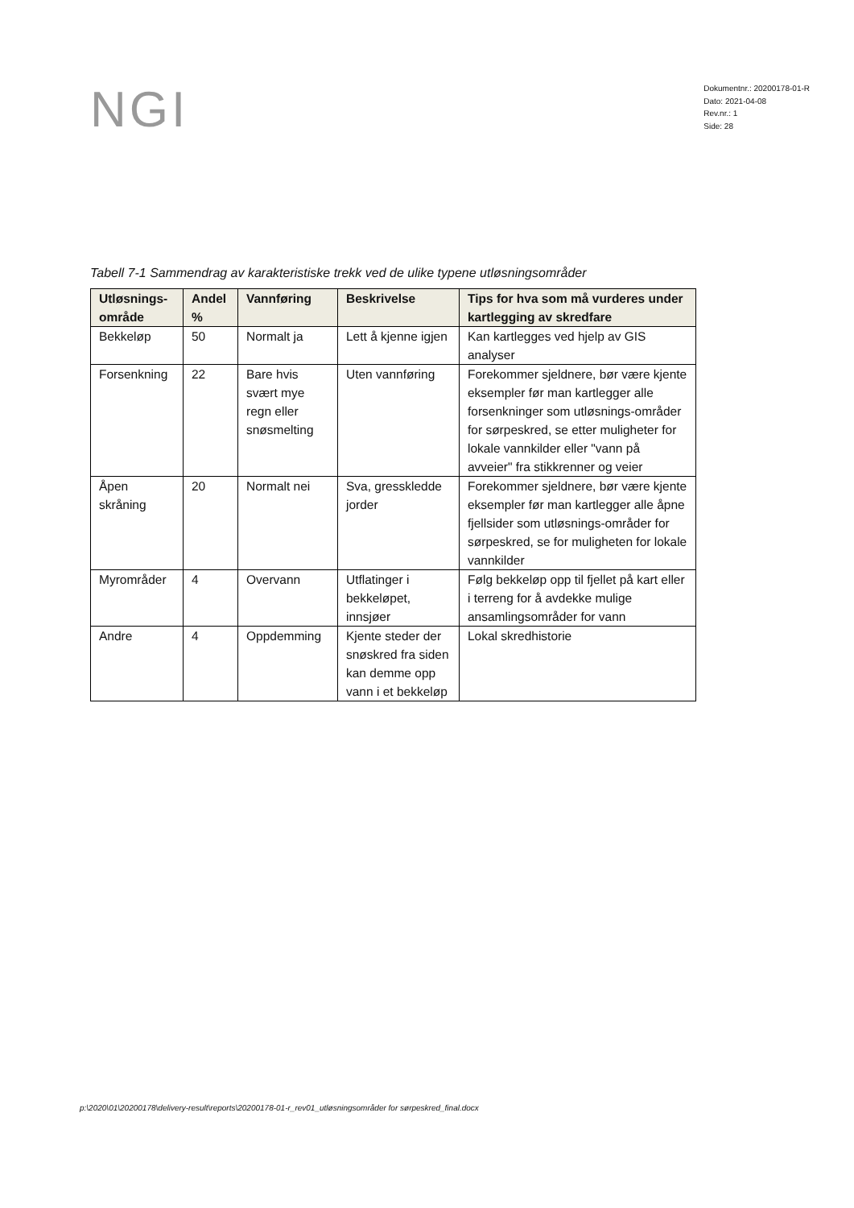NGI
Dokumentnr.: 20200178-01-R
Dato: 2021-04-08
Rev.nr.: 1
Side: 28
Tabell 7-1 Sammendrag av karakteristiske trekk ved de ulike typene utløsningsområder
| Utløsnings-område | Andel % | Vannføring | Beskrivelse | Tips for hva som må vurderes under kartlegging av skredfare |
| --- | --- | --- | --- | --- |
| Bekkeløp | 50 | Normalt ja | Lett å kjenne igjen | Kan kartlegges ved hjelp av GIS analyser |
| Forsenkning | 22 | Bare hvis svært mye regn eller snøsmelting | Uten vannføring | Forekommer sjeldnere, bør være kjente eksempler før man kartlegger alle forsenkninger som utløsnings-områder for sørpeskred, se etter muligheter for lokale vannkilder eller "vann på avveier" fra stikkrenner og veier |
| Åpen skråning | 20 | Normalt nei | Sva, gresskledde jorder | Forekommer sjeldnere, bør være kjente eksempler før man kartlegger alle åpne fjellsider som utløsnings-områder for sørpeskred, se for muligheten for lokale vannkilder |
| Myrområder | 4 | Overvann | Utflatinger i bekkeløpet, innsjøer | Følg bekkeløp opp til fjellet på kart eller i terreng for å avdekke mulige ansamlingsområder for vann |
| Andre | 4 | Oppdemming | Kjente steder der snøskred fra siden kan demme opp vann i et bekkeløp | Lokal skredhistorie |
p:\2020\01\20200178\delivery-result\reports\20200178-01-r_rev01_utløsningsområder for sørpeskred_final.docx